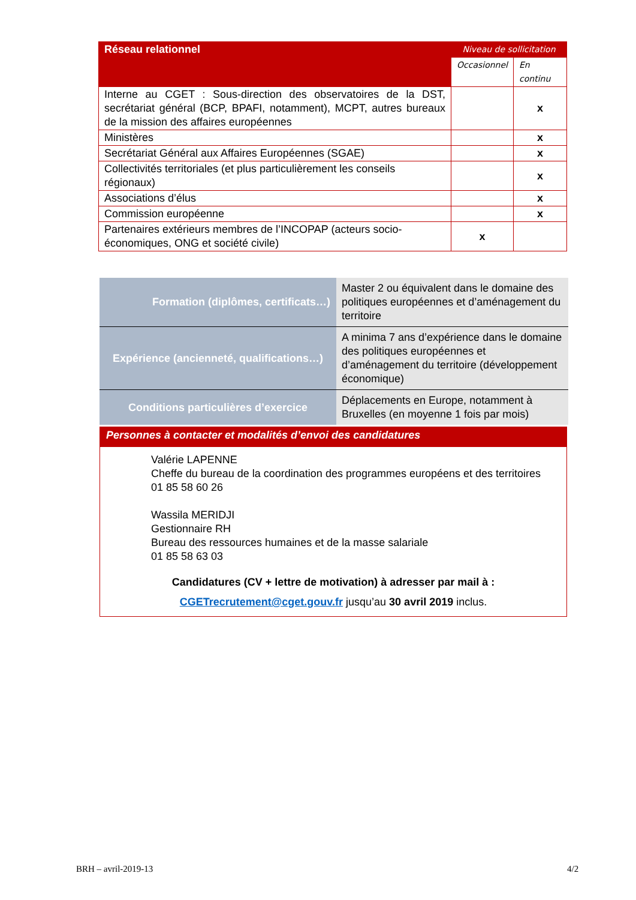| Réseau relationnel | Niveau de sollicitation | |
| | Occasionnel | En continu |
| Interne au CGET : Sous-direction des observatoires de la DST, secrétariat général (BCP, BPAFI, notamment), MCPT, autres bureaux de la mission des affaires européennes | | x |
| Ministères | | x |
| Secrétariat Général aux Affaires Européennes (SGAE) | | x |
| Collectivités territoriales (et plus particulièrement les conseils régionaux) | | x |
| Associations d’élus | | x |
| Commission européenne | | x |
| Partenaires extérieurs membres de l’INCOPAP (acteurs socio-économiques, ONG et société civile) | x | |
| Formation (diplômes, certificats…) | Master 2 ou équivalent dans le domaine des politiques européennes et d’aménagement du territoire |
| Expérience (ancienneté, qualifications…) | A minima 7 ans d’expérience dans le domaine des politiques européennes et d’aménagement du territoire (développement économique) |
| Conditions particulières d’exercice | Déplacements en Europe, notamment à Bruxelles (en moyenne 1 fois par mois) |
Personnes à contacter et modalités d’envoi des candidatures
Valérie LAPENNE
Cheffe du bureau de la coordination des programmes européens et des territoires
01 85 58 60 26
Wassila MERIDJI
Gestionnaire RH
Bureau des ressources humaines et de la masse salariale
01 85 58 63 03
Candidatures (CV + lettre de motivation) à adresser par mail à :
CGETrecrutement@cget.gouv.fr jusqu’au 30 avril 2019 inclus.
BRH – avril-2019-13 4/2